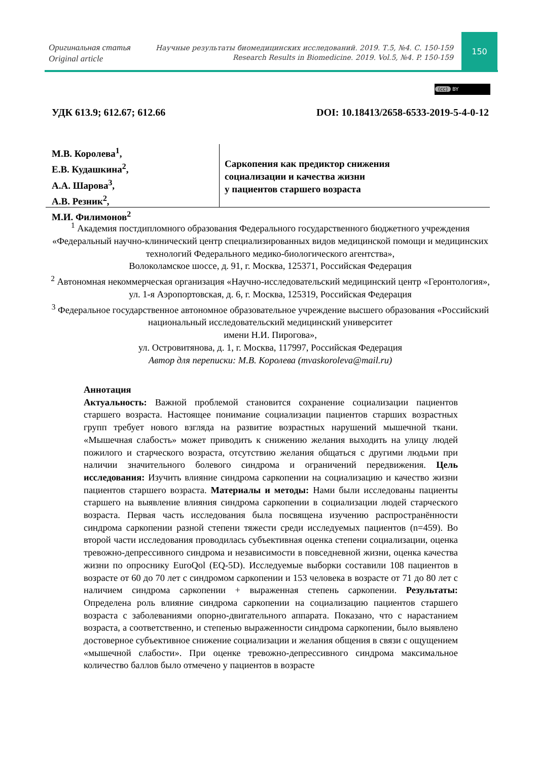Оригинальная статья
Original article
Научные результаты биомедицинских исследований. 2019. Т.5, №4. С. 150-159
Research Results in Biomedicine. 2019. Vol.5, №4. P. 150-159
150
(cc) BY
УДК 613.9; 612.67; 612.66 DOI: 10.18413/2658-6533-2019-5-4-0-12
М.В. Королева<sup>1</sup>,
Е.В. Кудашкина<sup>2</sup>,
А.А. Шарова<sup>3</sup>,
А.В. Резник<sup>2</sup>,
М.И. Филимонов<sup>2</sup>
Саркопения как предиктор снижения
социализации и качества жизни
у пациентов старшего возраста
<sup>1</sup> Академия постдипломного образования Федерального государственного бюджетного учреждения «Федеральный научно-клинический центр специализированных видов медицинской помощи и медицинских технологий Федерального медико-биологического агентства»,
Волоколамское шоссе, д. 91, г. Москва, 125371, Российская Федерация
<sup>2</sup> Автономная некоммерческая организация «Научно-исследовательский медицинский центр «Геронтология»,
ул. 1-я Аэропортовская, д. 6, г. Москва, 125319, Российская Федерация
<sup>3</sup> Федеральное государственное автономное образовательное учреждение высшего образования «Российский национальный исследовательский медицинский университет
имени Н.И. Пирогова»,
ул. Островитянова, д. 1, г. Москва, 117997, Российская Федерация
Автор для переписки: М.В. Королева (mvaskoroleva@mail.ru)
Аннотация
Актуальность: Важной проблемой становится сохранение социализации пациентов старшего возраста. Настоящее понимание социализации пациентов старших возрастных групп требует нового взгляда на развитие возрастных нарушений мышечной ткани. «Мышечная слабость» может приводить к снижению желания выходить на улицу людей пожилого и старческого возраста, отсутствию желания общаться с другими людьми при наличии значительного болевого синдрома и ограничений передвижения. Цель исследования: Изучить влияние синдрома саркопении на социализацию и качество жизни пациентов старшего возраста. Материалы и методы: Нами были исследованы пациенты старшего на выявление влияния синдрома саркопении в социализации людей старческого возраста. Первая часть исследования была посвящена изучению распространённости синдрома саркопении разной степени тяжести среди исследуемых пациентов (n=459). Во второй части исследования проводилась субъективная оценка степени социализации, оценка тревожно-депрессивного синдрома и независимости в повседневной жизни, оценка качества жизни по опроснику EuroQol (EQ-5D). Исследуемые выборки составили 108 пациентов в возрасте от 60 до 70 лет с синдромом саркопении и 153 человека в возрасте от 71 до 80 лет с наличием синдрома саркопении + выраженная степень саркопении. Результаты: Определена роль влияние синдрома саркопении на социализацию пациентов старшего возраста с заболеваниями опорно-двигательного аппарата. Показано, что с нарастанием возраста, а соответственно, и степенью выраженности синдрома саркопении, было выявлено достоверное субъективное снижение социализации и желания общения в связи с ощущением «мышечной слабости». При оценке тревожно-депрессивного синдрома максимальное количество баллов было отмечено у пациентов в возрасте